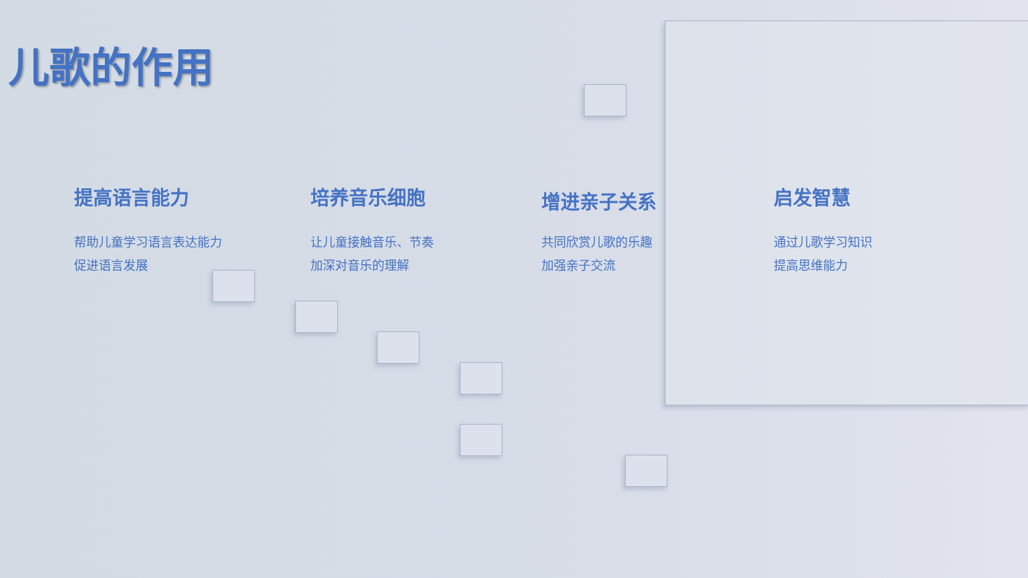儿歌的作用
提高语言能力
帮助儿童学习语言表达能力
促进语言发展
培养音乐细胞
让儿童接触音乐、节奏
加深对音乐的理解
增进亲子关系
共同欣赏儿歌的乐趣
加强亲子交流
启发智慧
通过儿歌学习知识
提高思维能力